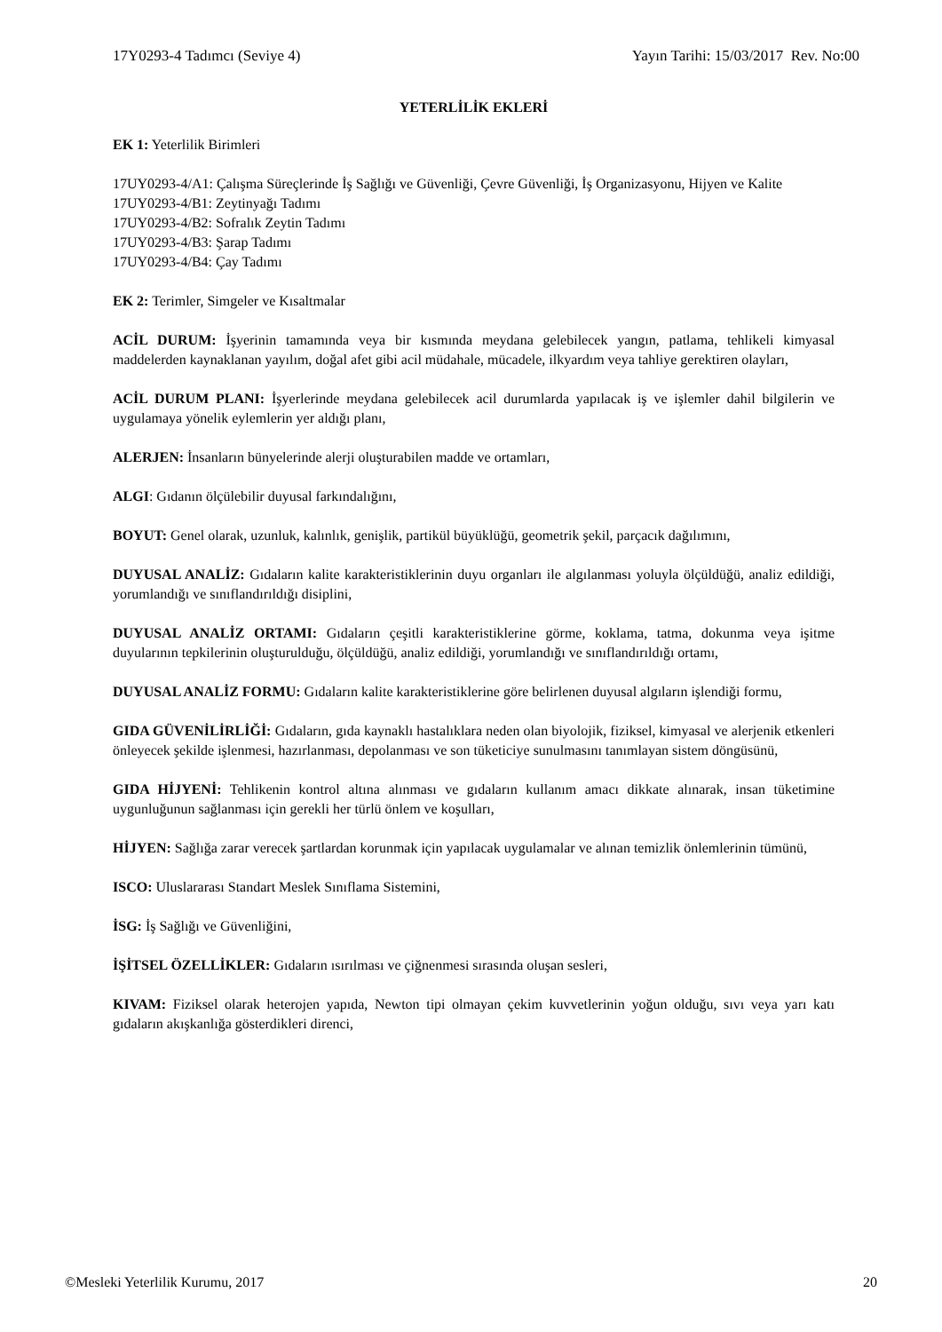17Y0293-4 Tadımcı (Seviye 4) Yayın Tarihi: 15/03/2017 Rev. No:00
YETERLİLİK EKLERİ
EK 1: Yeterlilik Birimleri
17UY0293-4/A1: Çalışma Süreçlerinde İş Sağlığı ve Güvenliği, Çevre Güvenliği, İş Organizasyonu, Hijyen ve Kalite
17UY0293-4/B1: Zeytinyağı Tadımı
17UY0293-4/B2: Sofralık Zeytin Tadımı
17UY0293-4/B3: Şarap Tadımı
17UY0293-4/B4: Çay Tadımı
EK 2: Terimler, Simgeler ve Kısaltmalar
ACİL DURUM: İşyerinin tamamında veya bir kısmında meydana gelebilecek yangın, patlama, tehlikeli kimyasal maddelerden kaynaklanan yayılım, doğal afet gibi acil müdahale, mücadele, ilkyardım veya tahliye gerektiren olayları,
ACİL DURUM PLANI: İşyerlerinde meydana gelebilecek acil durumlarda yapılacak iş ve işlemler dahil bilgilerin ve uygulamaya yönelik eylemlerin yer aldığı planı,
ALERJEN: İnsanların bünyelerinde alerji oluşturabilen madde ve ortamları,
ALGI: Gıdanın ölçülebilir duyusal farkındalığını,
BOYUT: Genel olarak, uzunluk, kalınlık, genişlik, partikül büyüklüğü, geometrik şekil, parçacık dağılımını,
DUYUSAL ANALİZ: Gıdaların kalite karakteristiklerinin duyu organları ile algılanması yoluyla ölçüldüğü, analiz edildiği, yorumlandığı ve sınıflandırıldığı disiplini,
DUYUSAL ANALİZ ORTAMI: Gıdaların çeşitli karakteristiklerine görme, koklama, tatma, dokunma veya işitme duyularının tepkilerinin oluşturulduğu, ölçüldüğü, analiz edildiği, yorumlandığı ve sınıflandırıldığı ortamı,
DUYUSAL ANALİZ FORMU: Gıdaların kalite karakteristiklerine göre belirlenen duyusal algıların işlendiği formu,
GIDA GÜVENİLİRLİĞİ: Gıdaların, gıda kaynaklı hastalıklara neden olan biyolojik, fiziksel, kimyasal ve alerjenik etkenleri önleyecek şekilde işlenmesi, hazırlanması, depolanması ve son tüketiciye sunulmasını tanımlayan sistem döngüsünü,
GIDA HİJYENİ: Tehlikenin kontrol altına alınması ve gıdaların kullanım amacı dikkate alınarak, insan tüketimine uygunluğunun sağlanması için gerekli her türlü önlem ve koşulları,
HİJYEN: Sağlığa zarar verecek şartlardan korunmak için yapılacak uygulamalar ve alınan temizlik önlemlerinin tümünü,
ISCO: Uluslararası Standart Meslek Sınıflama Sistemini,
İSG: İş Sağlığı ve Güvenliğini,
İŞİTSEL ÖZELLİKLER: Gıdaların ısırılması ve çiğnenmesi sırasında oluşan sesleri,
KIVAM: Fiziksel olarak heterojen yapıda, Newton tipi olmayan çekim kuvvetlerinin yoğun olduğu, sıvı veya yarı katı gıdaların akışkanlığa gösterdikleri direnci,
©Mesleki Yeterlilik Kurumu, 2017 20